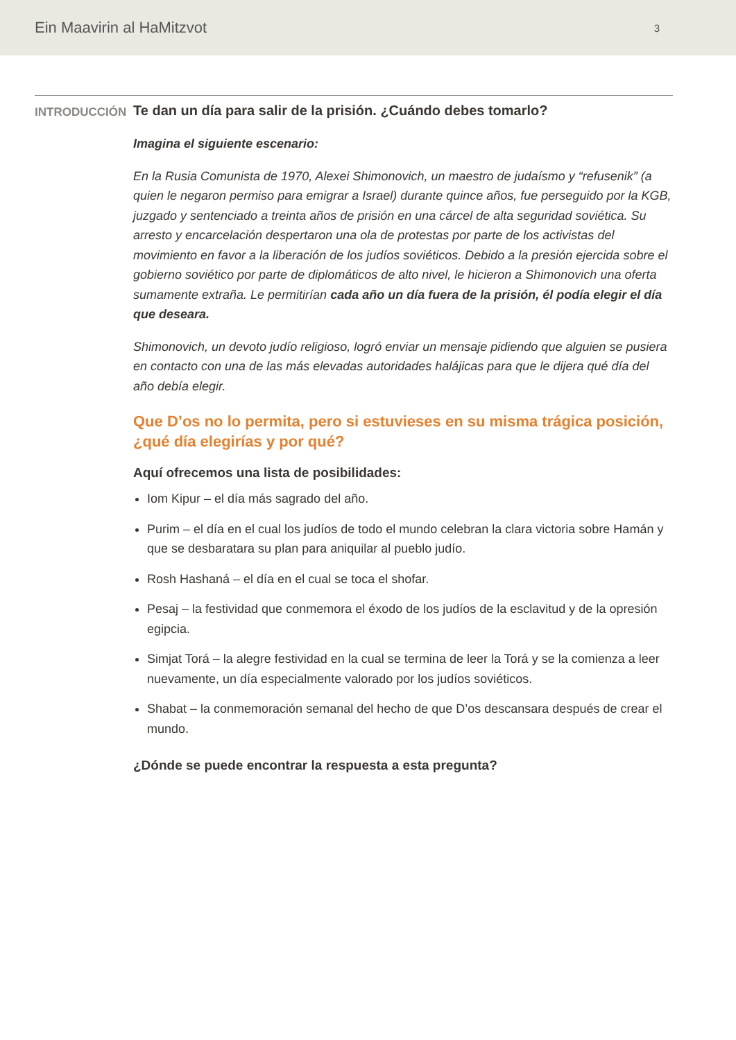Ein Maavirin al HaMitzvot 3
INTRODUCCIÓN
Te dan un día para salir de la prisión. ¿Cuándo debes tomarlo?
Imagina el siguiente escenario:
En la Rusia Comunista de 1970, Alexei Shimonovich, un maestro de judaísmo y “refusenik” (a quien le negaron permiso para emigrar a Israel) durante quince años, fue perseguido por la KGB, juzgado y sentenciado a treinta años de prisión en una cárcel de alta seguridad soviética. Su arresto y encarcelación despertaron una ola de protestas por parte de los activistas del movimiento en favor a la liberación de los judíos soviéticos. Debido a la presión ejercida sobre el gobierno soviético por parte de diplomáticos de alto nivel, le hicieron a Shimonovich una oferta sumamente extraña. Le permitirían cada año un día fuera de la prisión, él podía elegir el día que deseara.
Shimonovich, un devoto judío religioso, logró enviar un mensaje pidiendo que alguien se pusiera en contacto con una de las más elevadas autoridades halájicas para que le dijera qué día del año debía elegir.
Que D’os no lo permita, pero si estuvieses en su misma trágica posición, ¿qué día elegirías y por qué?
Aquí ofrecemos una lista de posibilidades:
Iom Kipur – el día más sagrado del año.
Purim – el día en el cual los judíos de todo el mundo celebran la clara victoria sobre Hamán y que se desbaratara su plan para aniquilar al pueblo judío.
Rosh Hashaná – el día en el cual se toca el shofar.
Pesaj – la festividad que conmemora el éxodo de los judíos de la esclavitud y de la opresión egipcia.
Simjat Torá – la alegre festividad en la cual se termina de leer la Torá y se la comienza a leer nuevamente, un día especialmente valorado por los judíos soviéticos.
Shabat – la conmemoración semanal del hecho de que D’os descansara después de crear el mundo.
¿Dónde se puede encontrar la respuesta a esta pregunta?